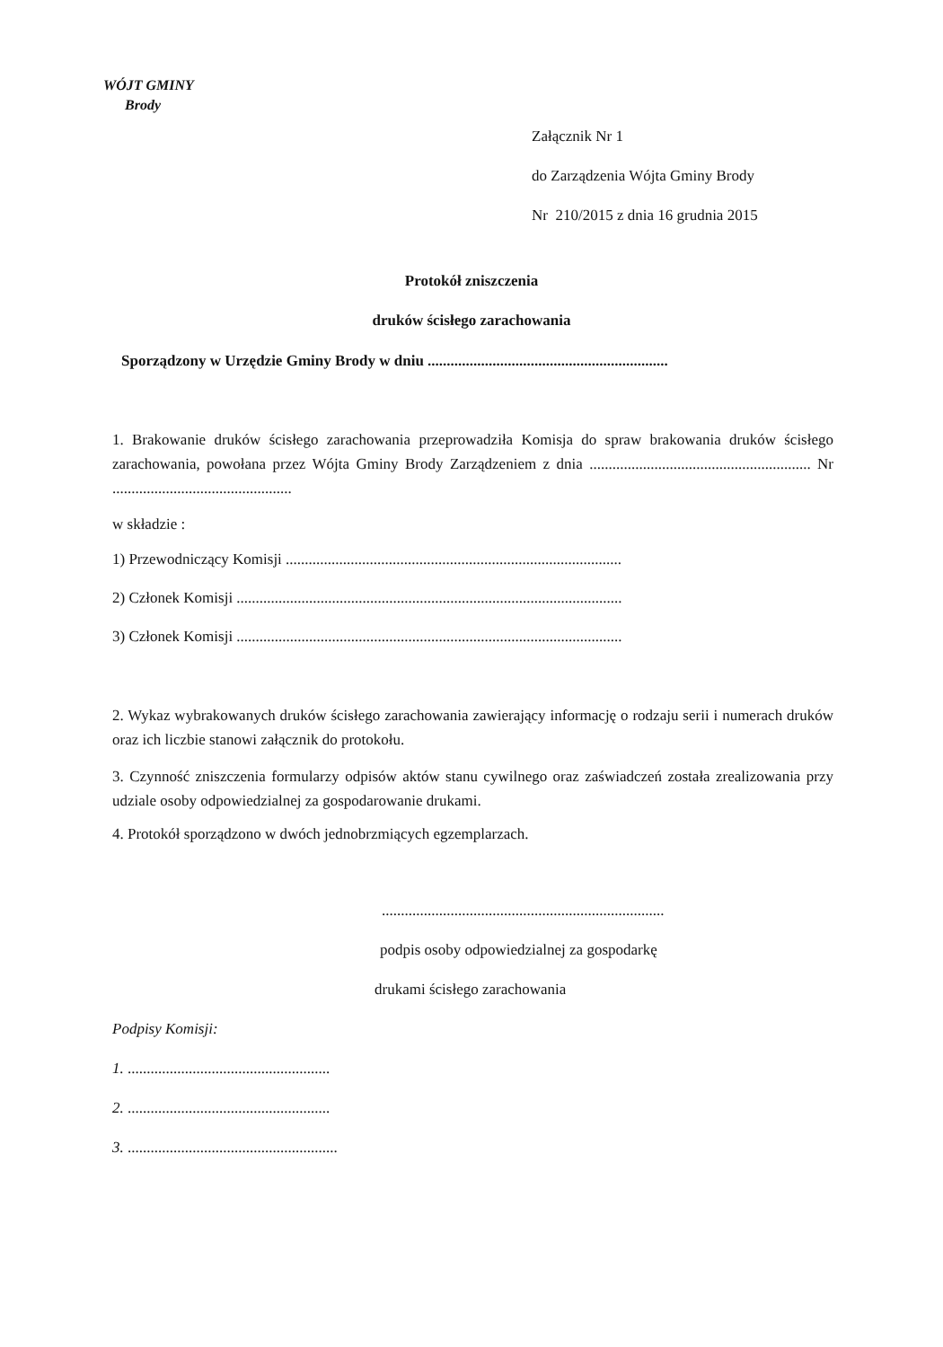WÓJT GMINY
Brody
Załącznik Nr 1
do Zarządzenia Wójta Gminy Brody
Nr 210/2015 z dnia 16 grudnia 2015
Protokół zniszczenia
druków ścisłego zarachowania
Sporządzony w Urzędzie Gminy Brody w dniu ...............................................................
1. Brakowanie druków ścisłego zarachowania przeprowadziła Komisja do spraw brakowania druków ścisłego zarachowania, powołana przez Wójta Gminy Brody Zarządzeniem z dnia .......................................................... Nr ...............................................
w składzie :
1) Przewodniczący Komisji ........................................................................................
2) Członek Komisji .....................................................................................................
3) Członek Komisji .....................................................................................................
2. Wykaz wybrakowanych druków ścisłego zarachowania zawierający informację o rodzaju serii i numerach druków oraz ich liczbie stanowi załącznik do protokołu.
3. Czynność zniszczenia formularzy odpisów aktów stanu cywilnego oraz zaświadczeń została zrealizowania przy udziale osoby odpowiedzialnej za gospodarowanie drukami.
4. Protokół sporządzono w dwóch jednobrzmiących egzemplarzach.
..........................................................................
podpis osoby odpowiedzialnej za gospodarkę
drukami ścisłego zarachowania
Podpisy Komisji:
1. .....................................................
2. .....................................................
3. .......................................................